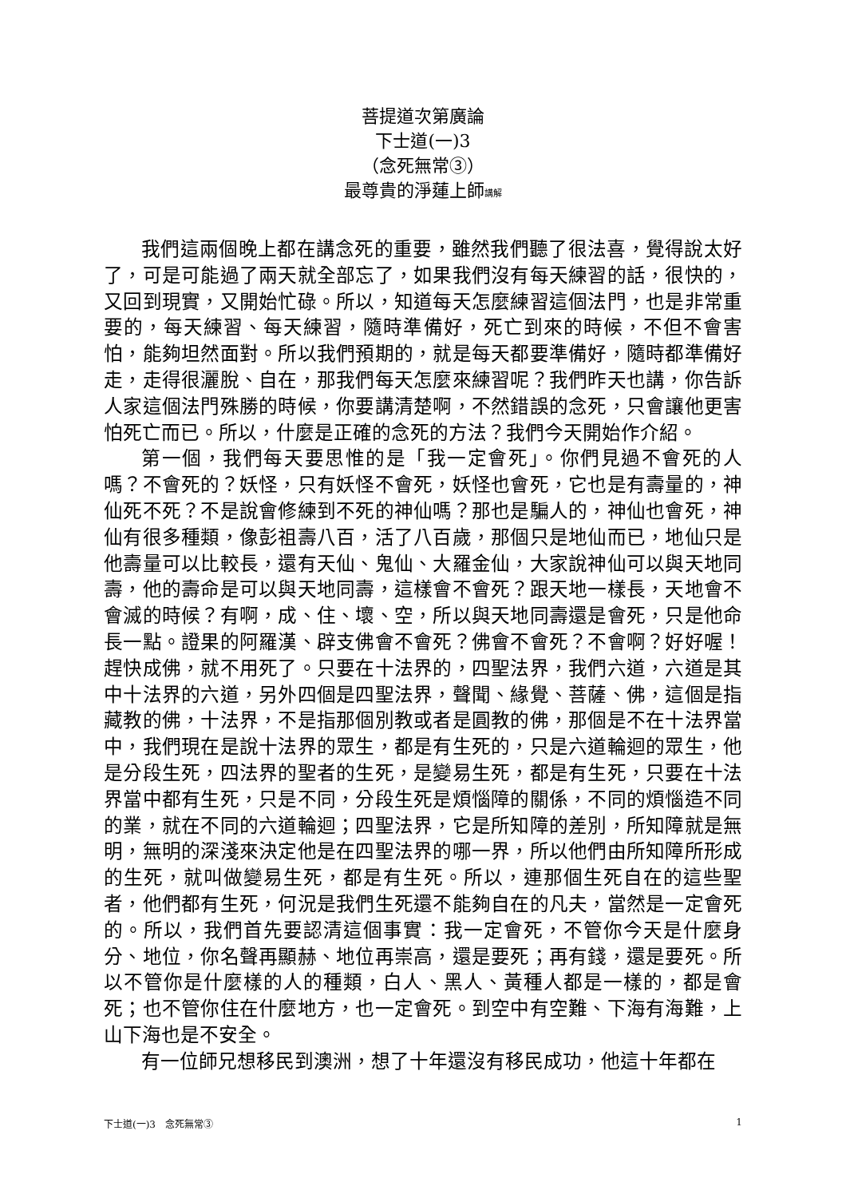菩提道次第廣論
下士道(一)3
（念死無常③）
最尊貴的淨蓮上師講解
我們這兩個晚上都在講念死的重要，雖然我們聽了很法喜，覺得說太好了，可是可能過了兩天就全部忘了，如果我們沒有每天練習的話，很快的，又回到現實，又開始忙碌。所以，知道每天怎麼練習這個法門，也是非常重要的，每天練習、每天練習，隨時準備好，死亡到來的時候，不但不會害怕，能夠坦然面對。所以我們預期的，就是每天都要準備好，隨時都準備好走，走得很灑脫、自在，那我們每天怎麼來練習呢？我們昨天也講，你告訴人家這個法門殊勝的時候，你要講清楚啊，不然錯誤的念死，只會讓他更害怕死亡而已。所以，什麼是正確的念死的方法？我們今天開始作介紹。
第一個，我們每天要思惟的是「我一定會死」。你們見過不會死的人嗎？不會死的？妖怪，只有妖怪不會死，妖怪也會死，它也是有壽量的，神仙死不死？不是說會修練到不死的神仙嗎？那也是騙人的，神仙也會死，神仙有很多種類，像彭祖壽八百，活了八百歲，那個只是地仙而已，地仙只是他壽量可以比較長，還有天仙、鬼仙、大羅金仙，大家說神仙可以與天地同壽，他的壽命是可以與天地同壽，這樣會不會死？跟天地一樣長，天地會不會滅的時候？有啊，成、住、壞、空，所以與天地同壽還是會死，只是他命長一點。證果的阿羅漢、辟支佛會不會死？佛會不會死？不會啊？好好喔！趕快成佛，就不用死了。只要在十法界的，四聖法界，我們六道，六道是其中十法界的六道，另外四個是四聖法界，聲聞、緣覺、菩薩、佛，這個是指藏教的佛，十法界，不是指那個別教或者是圓教的佛，那個是不在十法界當中，我們現在是說十法界的眾生，都是有生死的，只是六道輪迴的眾生，他是分段生死，四法界的聖者的生死，是變易生死，都是有生死，只要在十法界當中都有生死，只是不同，分段生死是煩惱障的關係，不同的煩惱造不同的業，就在不同的六道輪迴；四聖法界，它是所知障的差別，所知障就是無明，無明的深淺來決定他是在四聖法界的哪一界，所以他們由所知障所形成的生死，就叫做變易生死，都是有生死。所以，連那個生死自在的這些聖者，他們都有生死，何況是我們生死還不能夠自在的凡夫，當然是一定會死的。所以，我們首先要認清這個事實：我一定會死，不管你今天是什麼身分、地位，你名聲再顯赫、地位再崇高，還是要死；再有錢，還是要死。所以不管你是什麼樣的人的種類，白人、黑人、黃種人都是一樣的，都是會死；也不管你住在什麼地方，也一定會死。到空中有空難、下海有海難，上山下海也是不安全。
有一位師兄想移民到澳洲，想了十年還沒有移民成功，他這十年都在
下士道(一)3　念死無常③ 1